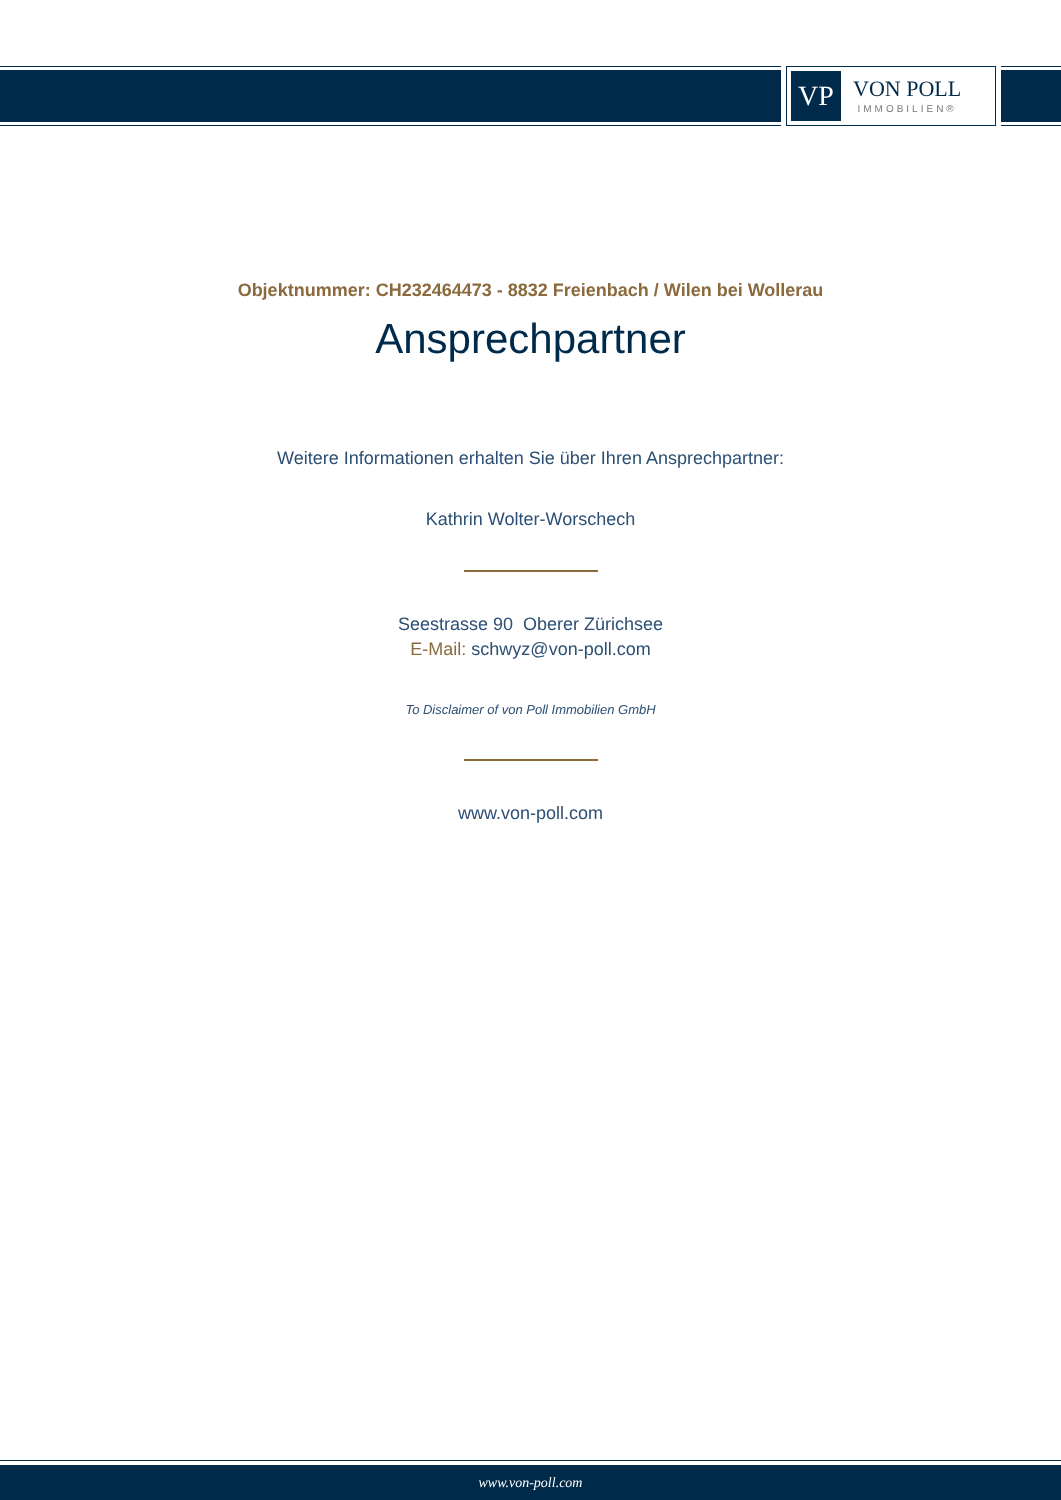VP
VON POLL
IMMOBILIEN®
Objektnummer: CH232464473 - 8832 Freienbach / Wilen bei Wollerau
Ansprechpartner
Weitere Informationen erhalten Sie über Ihren Ansprechpartner:
Kathrin Wolter-Worschech
Seestrasse 90 Oberer Zürichsee
E-Mail: schwyz@von-poll.com
To Disclaimer of von Poll Immobilien GmbH
www.von-poll.com
www.von-poll.com